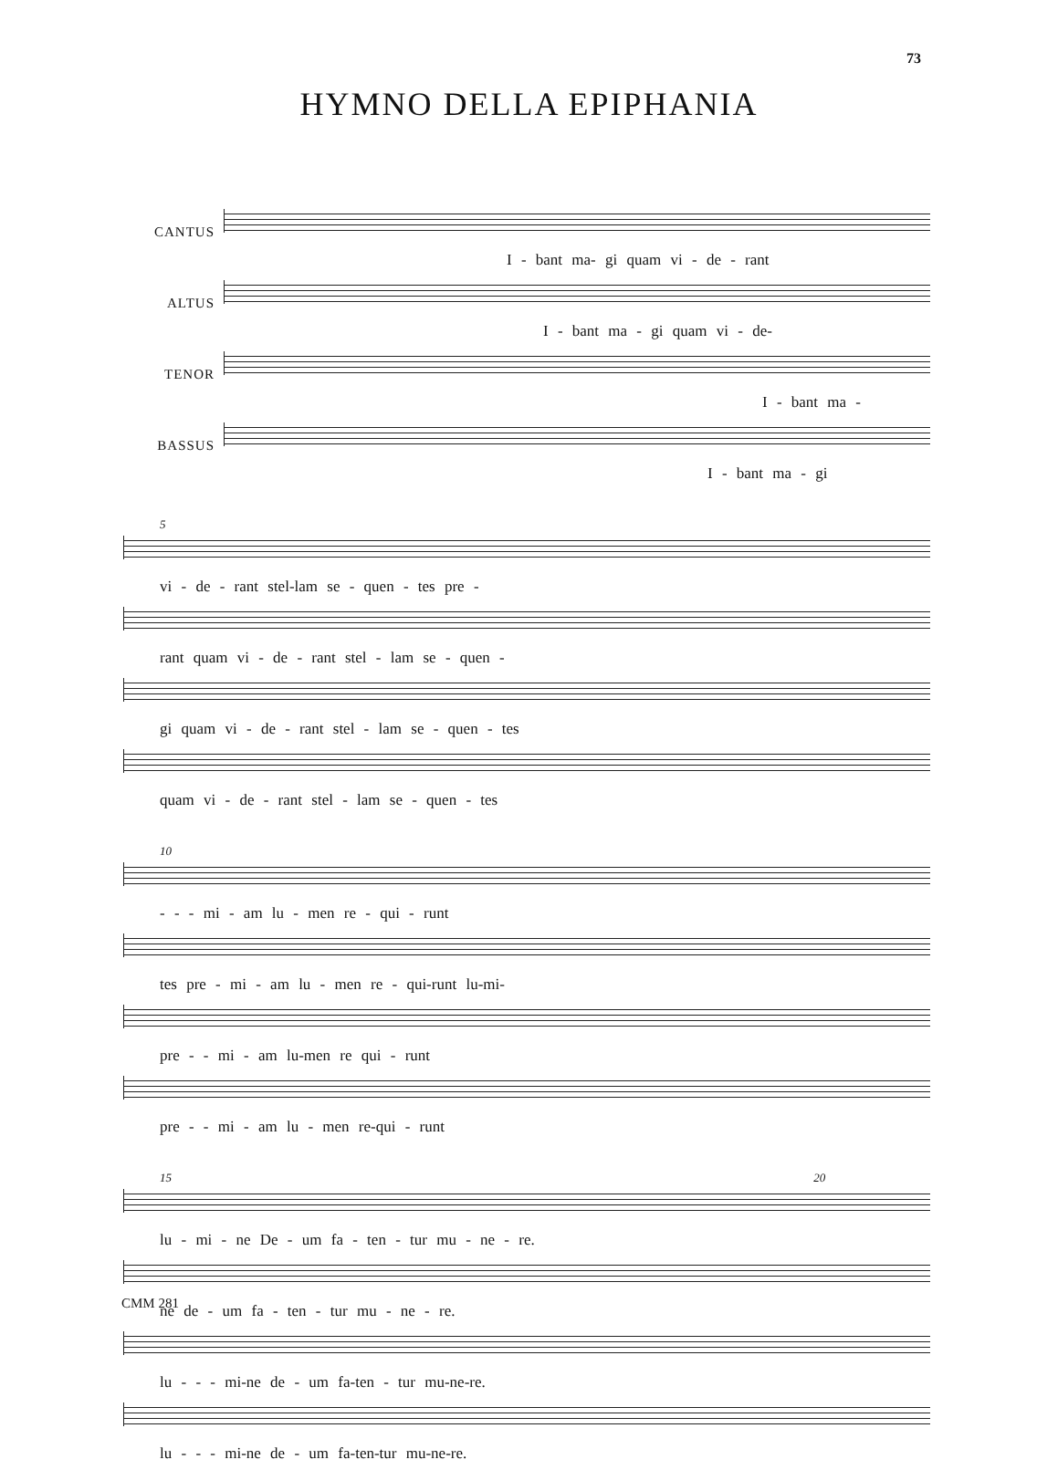73
HYMNO DELLA EPIPHANIA
CANTUS
I - bant ma- gi quam vi - de - rant
ALTUS
I - bant ma - gi quam vi - de-
TENOR
I - bant ma -
BASSUS
I - bant ma - gi
5
vi - de - rant stel-lam se - quen - tes pre -
rant quam vi - de - rant stel - lam se - quen -
gi quam vi - de - rant stel - lam se - quen - tes
quam vi - de - rant stel - lam se - quen - tes
10
- - - mi - am lu - men re - qui - runt
tes pre - mi - am lu - men re - qui-runt lu-mi-
pre - - mi - am lu-men re qui - runt
pre - - mi - am lu - men re-qui - runt
15 20
lu - mi - ne De - um fa - ten - tur mu - ne - re.
ne de - um fa - ten - tur mu - ne - re.
lu - - - mi-ne de - um fa-ten - tur mu-ne-re.
lu - - - mi-ne de - um fa-ten-tur mu-ne-re.
CMM 281